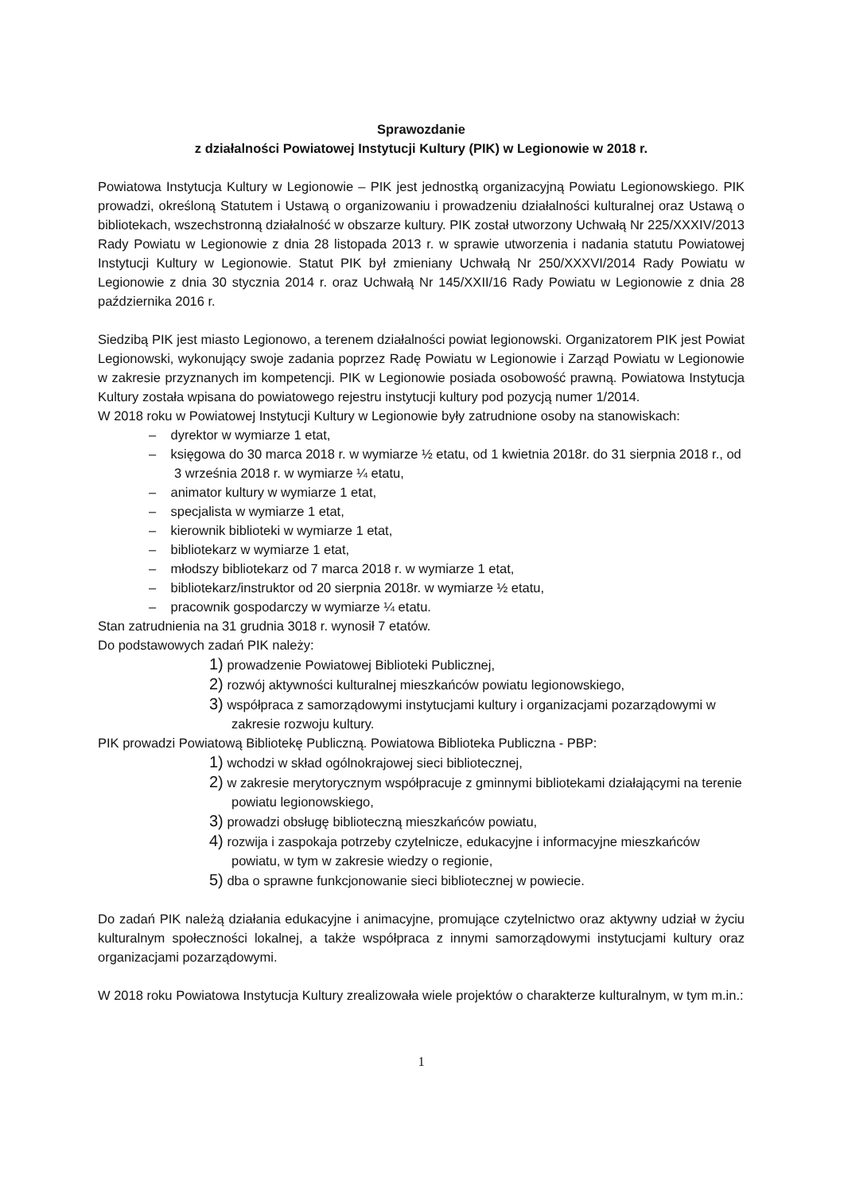Sprawozdanie
z działalności Powiatowej Instytucji Kultury (PIK) w Legionowie w 2018 r.
Powiatowa Instytucja Kultury w Legionowie – PIK jest jednostką organizacyjną Powiatu Legionowskiego. PIK prowadzi, określoną Statutem i Ustawą o organizowaniu i prowadzeniu działalności kulturalnej oraz Ustawą o bibliotekach, wszechstronną działalność w obszarze kultury. PIK został utworzony Uchwałą Nr 225/XXXIV/2013 Rady Powiatu w Legionowie z dnia 28 listopada 2013 r. w sprawie utworzenia i nadania statutu Powiatowej Instytucji Kultury w Legionowie. Statut PIK był zmieniany Uchwałą Nr 250/XXXVI/2014 Rady Powiatu w Legionowie z dnia 30 stycznia 2014 r. oraz Uchwałą Nr 145/XXII/16 Rady Powiatu w Legionowie z dnia 28 października 2016 r.
Siedzibą PIK jest miasto Legionowo, a terenem działalności powiat legionowski. Organizatorem PIK jest Powiat Legionowski, wykonujący swoje zadania poprzez Radę Powiatu w Legionowie i Zarząd Powiatu w Legionowie w zakresie przyznanych im kompetencji. PIK w Legionowie posiada osobowość prawną. Powiatowa Instytucja Kultury została wpisana do powiatowego rejestru instytucji kultury pod pozycją numer 1/2014.
W 2018 roku w Powiatowej Instytucji Kultury w Legionowie były zatrudnione osoby na stanowiskach:
– dyrektor w wymiarze 1 etat,
– księgowa do 30 marca 2018 r. w wymiarze ½ etatu, od 1 kwietnia 2018r. do 31 sierpnia 2018 r., od 3 września 2018 r. w wymiarze ¼ etatu,
– animator kultury w wymiarze 1 etat,
– specjalista w wymiarze 1 etat,
– kierownik biblioteki w wymiarze 1 etat,
– bibliotekarz w wymiarze 1 etat,
– młodszy bibliotekarz od 7 marca 2018 r. w wymiarze 1 etat,
– bibliotekarz/instruktor od 20 sierpnia 2018r. w wymiarze ½ etatu,
– pracownik gospodarczy w wymiarze ¼ etatu.
Stan zatrudnienia na 31 grudnia 3018 r. wynosił 7 etatów.
Do podstawowych zadań PIK należy:
1) prowadzenie Powiatowej Biblioteki Publicznej,
2) rozwój aktywności kulturalnej mieszkańców powiatu legionowskiego,
3) współpraca z samorządowymi instytucjami kultury i organizacjami pozarządowymi w zakresie rozwoju kultury.
PIK prowadzi Powiatową Bibliotekę Publiczną. Powiatowa Biblioteka Publiczna - PBP:
1) wchodzi w skład ogólnokrajowej sieci bibliotecznej,
2) w zakresie merytorycznym współpracuje z gminnymi bibliotekami działającymi na terenie powiatu legionowskiego,
3) prowadzi obsługę biblioteczną mieszkańców powiatu,
4) rozwija i zaspokaja potrzeby czytelnicze, edukacyjne i informacyjne mieszkańców powiatu, w tym w zakresie wiedzy o regionie,
5) dba o sprawne funkcjonowanie sieci bibliotecznej w powiecie.
Do zadań PIK należą działania edukacyjne i animacyjne, promujące czytelnictwo oraz aktywny udział w życiu kulturalnym społeczności lokalnej, a także współpraca z innymi samorządowymi instytucjami kultury oraz organizacjami pozarządowymi.
W 2018 roku Powiatowa Instytucja Kultury zrealizowała wiele projektów o charakterze kulturalnym, w tym m.in.:
1